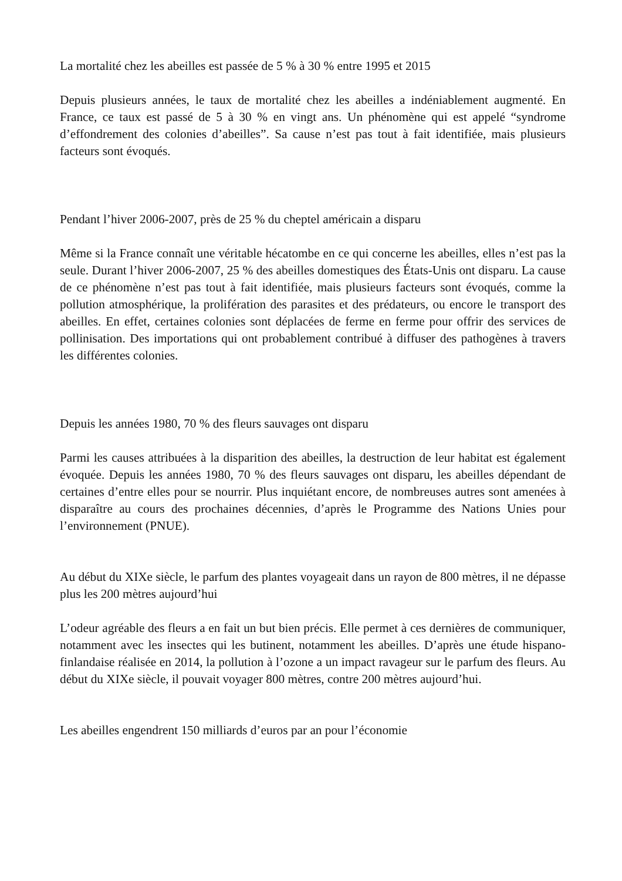La mortalité chez les abeilles est passée de 5 % à 30 % entre 1995 et 2015
Depuis plusieurs années, le taux de mortalité chez les abeilles a indéniablement augmenté. En France, ce taux est passé de 5 à 30 % en vingt ans. Un phénomène qui est appelé “syndrome d’effondrement des colonies d’abeilles”. Sa cause n’est pas tout à fait identifiée, mais plusieurs facteurs sont évoqués.
Pendant l’hiver 2006-2007, près de 25 % du cheptel américain a disparu
Même si la France connaît une véritable hécatombe en ce qui concerne les abeilles, elles n’est pas la seule. Durant l’hiver 2006-2007, 25 % des abeilles domestiques des États-Unis ont disparu. La cause de ce phénomène n’est pas tout à fait identifiée, mais plusieurs facteurs sont évoqués, comme la pollution atmosphérique, la prolifération des parasites et des prédateurs, ou encore le transport des abeilles. En effet, certaines colonies sont déplacées de ferme en ferme pour offrir des services de pollinisation. Des importations qui ont probablement contribué à diffuser des pathogènes à travers les différentes colonies.
Depuis les années 1980, 70 % des fleurs sauvages ont disparu
Parmi les causes attribuées à la disparition des abeilles, la destruction de leur habitat est également évoquée. Depuis les années 1980, 70 % des fleurs sauvages ont disparu, les abeilles dépendant de certaines d’entre elles pour se nourrir. Plus inquiétant encore, de nombreuses autres sont amenées à disparaître au cours des prochaines décennies, d’après le Programme des Nations Unies pour l’environnement (PNUE).
Au début du XIXe siècle, le parfum des plantes voyageait dans un rayon de 800 mètres, il ne dépasse plus les 200 mètres aujourd’hui
L’odeur agréable des fleurs a en fait un but bien précis. Elle permet à ces dernières de communiquer, notamment avec les insectes qui les butinent, notamment les abeilles. D’après une étude hispano-finlandaise réalisée en 2014, la pollution à l’ozone a un impact ravageur sur le parfum des fleurs. Au début du XIXe siècle, il pouvait voyager 800 mètres, contre 200 mètres aujourd’hui.
Les abeilles engendrent 150 milliards d’euros par an pour l’économie